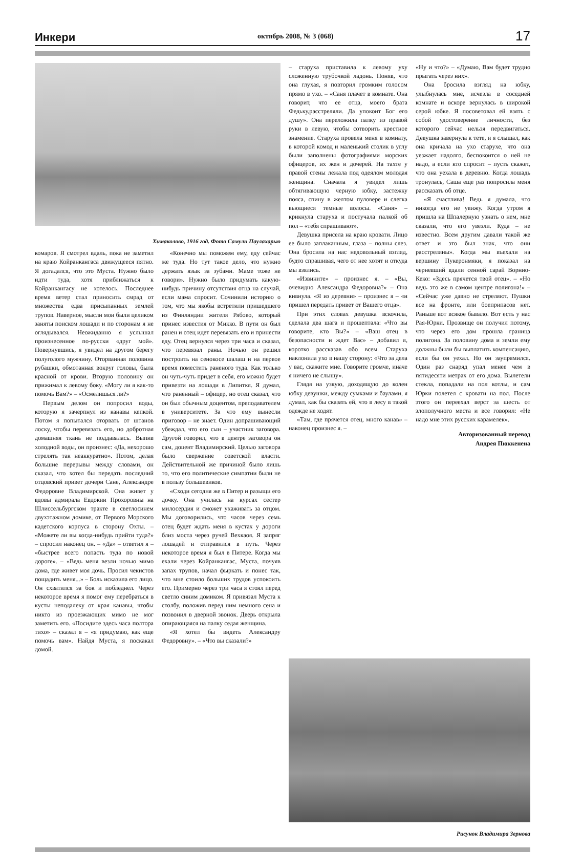Инкери октябрь 2008, № 3 (068) 17
Химаколово, 1916 год. Фото Самули Паулахарью
комаров. Я смотрел вдаль, пока не заметил на краю Койранкангаса движущееся пятно. Я догадался, что это Муста. Нужно было идти туда, хотя приближаться к Койранкангасу не хотелось. Последнее время ветер стал приносить смрад от множества едва присыпанных землей трупов. Наверное, мысли мои были целиком заняты поиском лошади и по сторонам я не оглядывался. Неожиданно я услышал произнесенное по-русски «друг мой». Повернувшись, я увидел на другом берегу полуголого мужчину. Оторванная половина рубашки, обмотанная вокруг головы, была красной от крови. Вторую половину он прижимал к левому боку. «Могу ли я как-то помочь Вам?» – «Осмелишься ли?»
Первым делом он попросил воды, которую я зачерпнул из канавы кепкой. Потом я попытался оторвать от штанов лоску, чтобы перевязать его, но добротная домашняя ткань не поддавалась. Выпив холодной воды, он произнес: «Да, нехорошо стрелять так неаккуратно». Потом, делая большие перерывы между словами, он сказал, что хотел бы передать последний отцовский привет дочери Сане, Александре Федоровне Владимирской. Она живет у вдовы адмирала Евдокии Прохоровны на Шлиссельбургском тракте в светлосинем двухэтажном домике, от Первого Морского кадетского корпуса в сторону Охты. – «Можете ли вы когда-нибудь прийти туда?» – спросил наконец он. – «Да» – ответил я – «быстрее всего попасть туда по новой дороге». – «Ведь меня везли ночью мимо дома, где живет моя дочь. Просил чекистов пощадить меня...» – Боль исказила его лицо. Он схватился за бок и побледнел. Через некоторое время я помог ему перебраться в кусты неподалеку от края канавы, чтобы никто из проезжающих мимо не мог заметить его. «Посидите здесь часа полтора тихо» – сказал я – «я придумаю, как еще помочь вам». Найдя Муста, я поскакал домой.
«Конечно мы поможем ему, еду сейчас же туда. Но тут такое дело, что нужно держать язык за зубами. Маме тоже не говори». Нужно было придумать какую-нибудь причину отсутствия отца на случай, если мама спросит. Сочинили историю о том, что мы якобы встретили пришедшего из Финляндии жителя Рябово, который принес известия от Микко. В пути он был ранен и отец идет перевязать его и принести еду. Отец вернулся через три часа и сказал, что перевязал раны. Ночью он решил построить на сенокосе шалаш и на первое время поместить раненого туда. Как только он чуть-чуть придет в себя, его можно будет привезти на лошади в Липиткя. Я думал, что раненный – офицер, но отец сказал, что он был обычным доцентом, преподавателем в университете. За что ему вынесли приговор – не знает. Один допрашивающий убеждал, что его сын – участник заговора. Другой говорил, что в центре заговора он сам, доцент Владимирский. Целью заговора было свержение советской власти. Действительной же причиной было лишь то, что его политические симпатии были не в пользу большевиков.
«Сходи сегодня же в Питер и разыщи его дочку. Она училась на курсах сестер милосердия и сможет ухаживать за отцом. Мы договорились, что часов через семь отец будет ждать меня в кустах у дороги близ моста через ручей Вехкаоя. Я запряг лошадей и отправился в путь. Через некоторое время я был в Питере. Когда мы ехали через Койранкангас, Муста, почуяв запах трупов, начал фыркать и понес так, что мне стоило больших трудов успокоить его. Примерно через три часа я стоял перед светло синим домиком. Я привязал Муста к столбу, положив перед ним немного сена и позвонил в дверной звонок. Дверь открыла опирающаяся на палку седая женщина.
«Я хотел бы видеть Александру Федоровну». – «Что вы сказали?»
– старуха приставила к левому уху сложенную трубочкой ладонь. Поняв, что она глухая, я повторил громким голосом прямо в ухо. – «Саня плачет в комнате. Она говорит, что ее отца, моего брата Федьку,расстреляли. Да упокоит Бог его душу». Она переложила палку из правой руки в левую, чтобы сотворить крестное знамение. Старуха провела меня в комнату, в которой комод и маленький столик в углу были заполнены фотографиями морских офицеров, их жен и дочерей. На тахте у правой стены лежала под одеялом молодая женщина. Сначала я увидел лишь обтягивающую черную юбку, застежку пояса, спину в желтом пуловере и слегка вьющиеся темные волосы. «Саня» – крикнула старуха и постучала палкой об пол – «тебя спрашивают».
Девушка присела на краю кровати. Лицо ее было заплаканным, глаза – полны слез. Она бросила на нас недовольный взгляд, будто спрашивая, чего от нее хотят и откуда мы взялись.
«Извините» – произнес я. – «Вы, очевидно Александра Федоровна?» – Она кивнула. «Я из деревни» – произнес я – «и пришел передать привет от Вашего отца».
При этих словах девушка вскочила, сделала два шага и прошептала: «Что вы говорите, кто Вы?» – «Ваш отец в безопасности и ждет Вас» – добавил я, коротко рассказав обо всем. Старуха наклонила ухо в нашу сторону: «Что за дела у вас, скажите мне. Говорите громче, иначе я ничего не слышу».
Глядя на узкую, доходящую до колен юбку девушки, между сумками и баулами, я думал, как бы сказать ей, что в лесу в такой одежде не ходят.
«Там, где прячется отец, много канав» – наконец произнес я. –
«Ну и что?» – «Думаю, Вам будет трудно прыгать через них».
Она бросила взгляд на юбку, улыбнулась мне, исчезла в соседней комнате и вскоре вернулась в широкой серой юбке. Я посоветовал ей взять с собой удостоверение личности, без которого сейчас нельзя передвигаться. Девушка завернула к тете, и я слышал, как она кричала на ухо старухе, что она уезжает надолго, беспокоится о ней не надо, а если кто спросит – пусть скажет, что она уехала в деревню. Когда лошадь тронулась, Саша еще раз попросила меня рассказать об отце.
«Я счастлива! Ведь я думала, что никогда его не увижу. Когда утром я пришла на Шпалерную узнать о нем, мне сказали, что его увезли. Куда – не известно. Всем другим давали такой же ответ и это был знак, что они расстреляны». Когда мы въехали на вершину Пукеронмяки, я показал на черневший вдали сенной сарай Ворнио-Кеко: «Здесь прячется твой отец». – «Но ведь это же в самом центре полигона!» – «Сейчас уже давно не стреляют. Пушки все на фронте, или боеприпасов нет. Раньше вот всякое бывало. Вот есть у нас Рая-Юрки. Прозвище он получил потому, что через его дом прошла граница полигона. За половину дома и земли ему должны были бы выплатить компенсацию, если бы он уехал. Но он заупрямился. Один раз снаряд упал менее чем в пятидесяти метрах от его дома. Вылетели стекла, попадали на пол котлы, и сам Юрки полетел с кровати на пол. После этого он переехал верст за шесть от злополучного места и все говорил: «Не надо мне этих русских карамелек».
Авторизованный перевод
Андрея Пюккенена
Рисунок Владимира Зернова